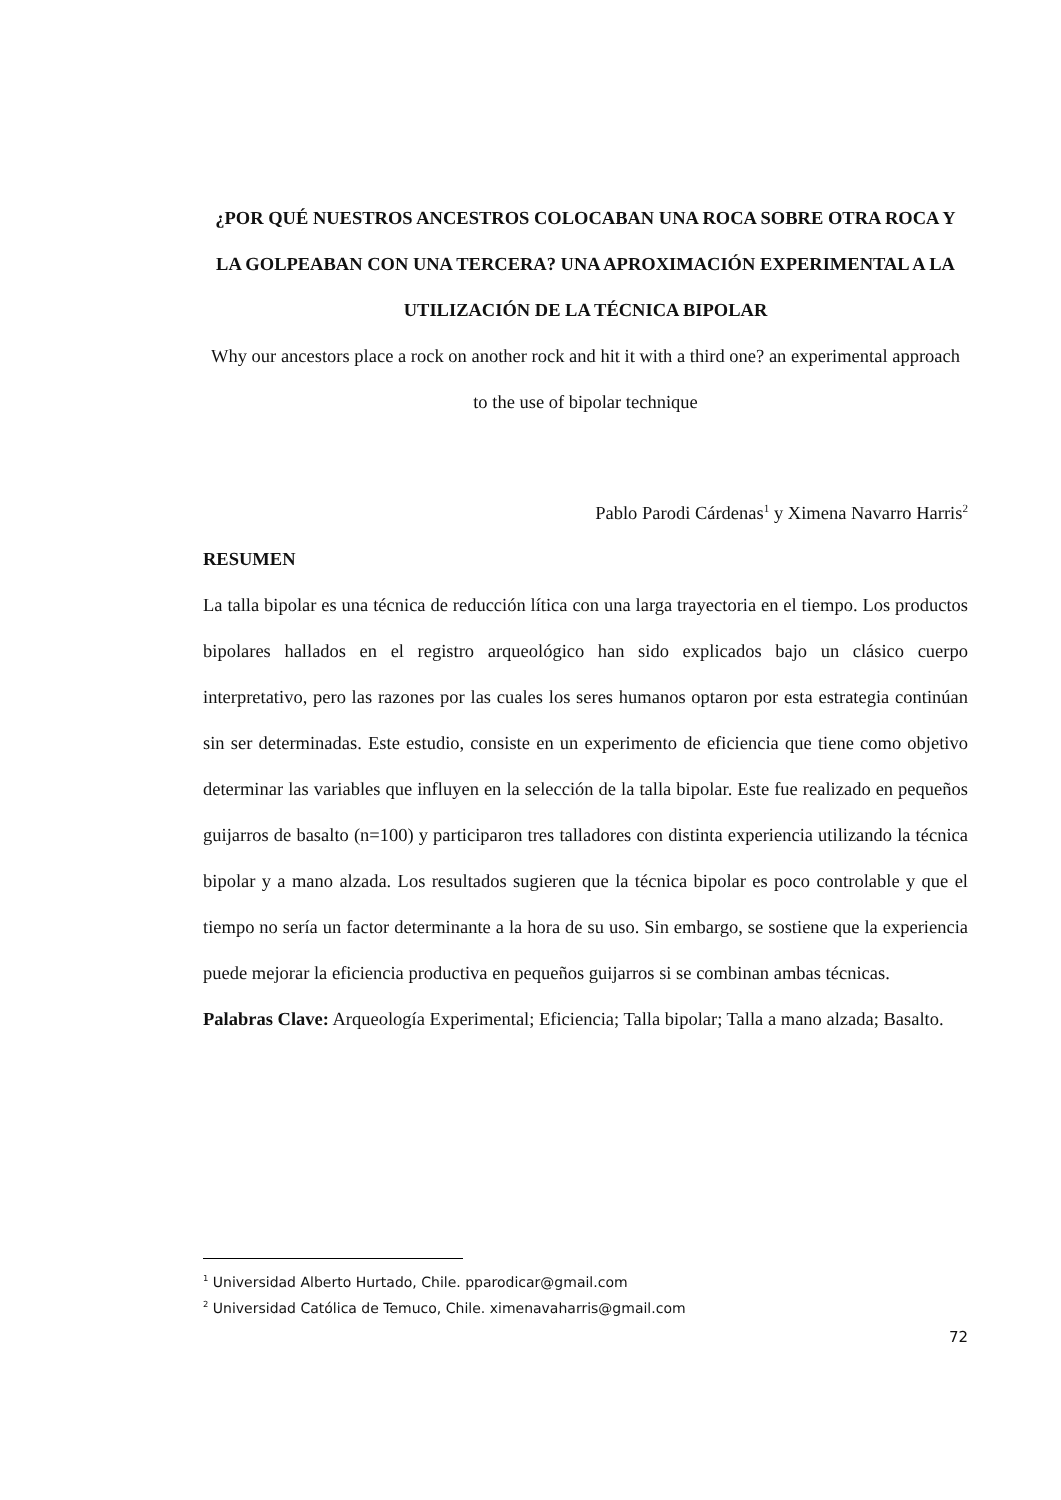¿POR QUÉ NUESTROS ANCESTROS COLOCABAN UNA ROCA SOBRE OTRA ROCA Y LA GOLPEABAN CON UNA TERCERA? UNA APROXIMACIÓN EXPERIMENTAL A LA UTILIZACIÓN DE LA TÉCNICA BIPOLAR
Why our ancestors place a rock on another rock and hit it with a third one? an experimental approach to the use of bipolar technique
Pablo Parodi Cárdenas<sup>1</sup> y Ximena Navarro Harris<sup>2</sup>
RESUMEN
La talla bipolar es una técnica de reducción lítica con una larga trayectoria en el tiempo. Los productos bipolares hallados en el registro arqueológico han sido explicados bajo un clásico cuerpo interpretativo, pero las razones por las cuales los seres humanos optaron por esta estrategia continúan sin ser determinadas. Este estudio, consiste en un experimento de eficiencia que tiene como objetivo determinar las variables que influyen en la selección de la talla bipolar. Este fue realizado en pequeños guijarros de basalto (n=100) y participaron tres talladores con distinta experiencia utilizando la técnica bipolar y a mano alzada. Los resultados sugieren que la técnica bipolar es poco controlable y que el tiempo no sería un factor determinante a la hora de su uso. Sin embargo, se sostiene que la experiencia puede mejorar la eficiencia productiva en pequeños guijarros si se combinan ambas técnicas.
Palabras Clave: Arqueología Experimental; Eficiencia; Talla bipolar; Talla a mano alzada; Basalto.
<sup>1</sup> Universidad Alberto Hurtado, Chile. pparodicar@gmail.com
<sup>2</sup> Universidad Católica de Temuco, Chile. ximenavaharris@gmail.com
72